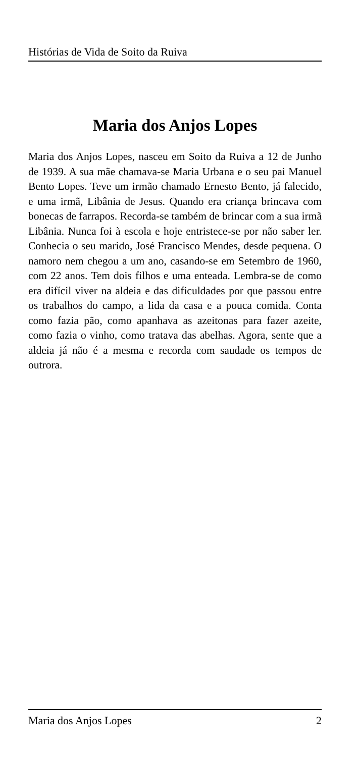Histórias de Vida de Soito da Ruiva
Maria dos Anjos Lopes
Maria dos Anjos Lopes, nasceu em Soito da Ruiva a 12 de Junho de 1939. A sua mãe chamava-se Maria Urbana e o seu pai Manuel Bento Lopes. Teve um irmão chamado Ernesto Bento, já falecido, e uma irmã, Libânia de Jesus. Quando era criança brincava com bonecas de farrapos. Recorda-se também de brincar com a sua irmã Libânia. Nunca foi à escola e hoje entristece-se por não saber ler. Conhecia o seu marido, José Francisco Mendes, desde pequena. O namoro nem chegou a um ano, casando-se em Setembro de 1960, com 22 anos. Tem dois filhos e uma enteada. Lembra-se de como era difícil viver na aldeia e das dificuldades por que passou entre os trabalhos do campo, a lida da casa e a pouca comida. Conta como fazia pão, como apanhava as azeitonas para fazer azeite, como fazia o vinho, como tratava das abelhas. Agora, sente que a aldeia já não é a mesma e recorda com saudade os tempos de outrora.
Maria dos Anjos Lopes 2